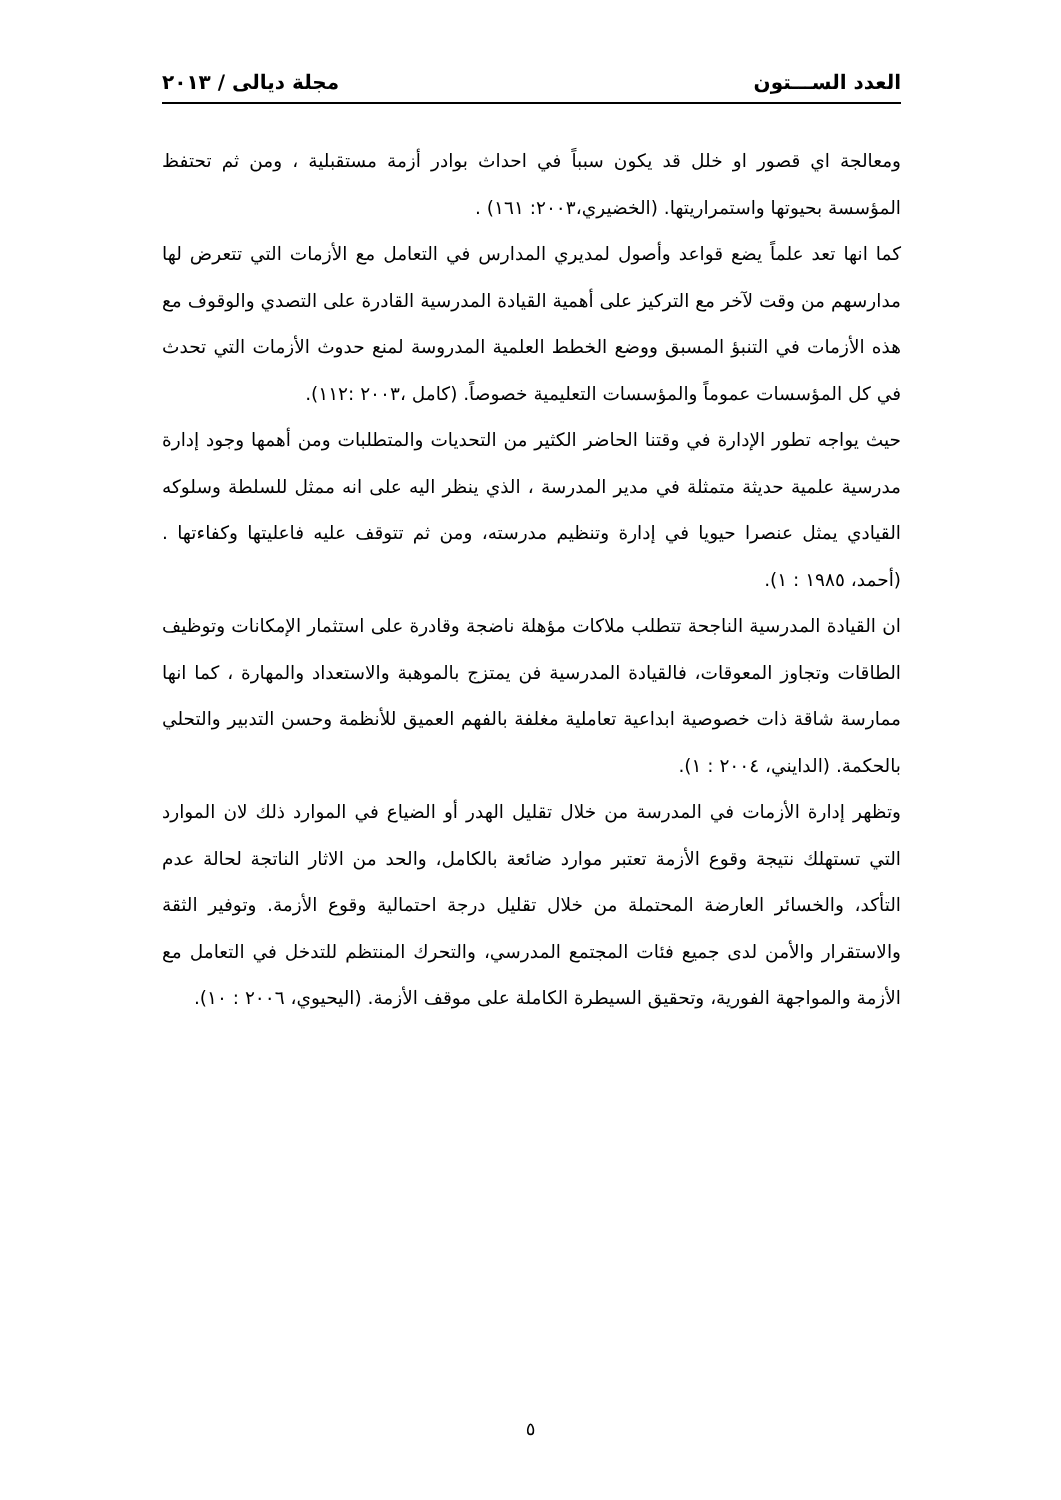العدد الســـتون مجلة ديالى / ٢٠١٣
ومعالجة اي قصور او خلل قد يكون سبباً في احداث بوادر أزمة مستقبلية ، ومن ثم تحتفظ المؤسسة بحيوتها واستمراريتها. (الخضيري،٢٠٠٣: ١٦١) .
كما انها تعد علماً يضع قواعد وأصول لمديري المدارس في التعامل مع الأزمات التي تتعرض لها مدارسهم من وقت لآخر مع التركيز على أهمية القيادة المدرسية القادرة على التصدي والوقوف مع هذه الأزمات في التنبؤ المسبق ووضع الخطط العلمية المدروسة لمنع حدوث الأزمات التي تحدث في كل المؤسسات عموماً والمؤسسات التعليمية خصوصاً. (كامل ،٢٠٠٣ :١١٢).
حيث يواجه تطور الإدارة في وقتنا الحاضر الكثير من التحديات والمتطلبات ومن أهمها وجود إدارة مدرسية علمية حديثة متمثلة في مدير المدرسة ، الذي ينظر اليه على انه ممثل للسلطة وسلوكه القيادي يمثل عنصرا حيويا في إدارة وتنظيم مدرسته، ومن ثم تتوقف عليه فاعليتها وكفاءتها . (أحمد، ١٩٨٥ : ١).
ان القيادة المدرسية الناجحة تتطلب ملاكات مؤهلة ناضجة وقادرة على استثمار الإمكانات وتوظيف الطاقات وتجاوز المعوقات، فالقيادة المدرسية فن يمتزج بالموهبة والاستعداد والمهارة ، كما انها ممارسة شاقة ذات خصوصية ابداعية تعاملية مغلفة بالفهم العميق للأنظمة وحسن التدبير والتحلي بالحكمة. (الدايني، ٢٠٠٤ : ١).
وتظهر إدارة الأزمات في المدرسة من خلال تقليل الهدر أو الضياع في الموارد ذلك لان الموارد التي تستهلك نتيجة وقوع الأزمة تعتبر موارد ضائعة بالكامل، والحد من الاثار الناتجة لحالة عدم التأكد، والخسائر العارضة المحتملة من خلال تقليل درجة احتمالية وقوع الأزمة. وتوفير الثقة والاستقرار والأمن لدى جميع فئات المجتمع المدرسي، والتحرك المنتظم للتدخل في التعامل مع الأزمة والمواجهة الفورية، وتحقيق السيطرة الكاملة على موقف الأزمة. (اليحيوي، ٢٠٠٦ : ١٠).
٥